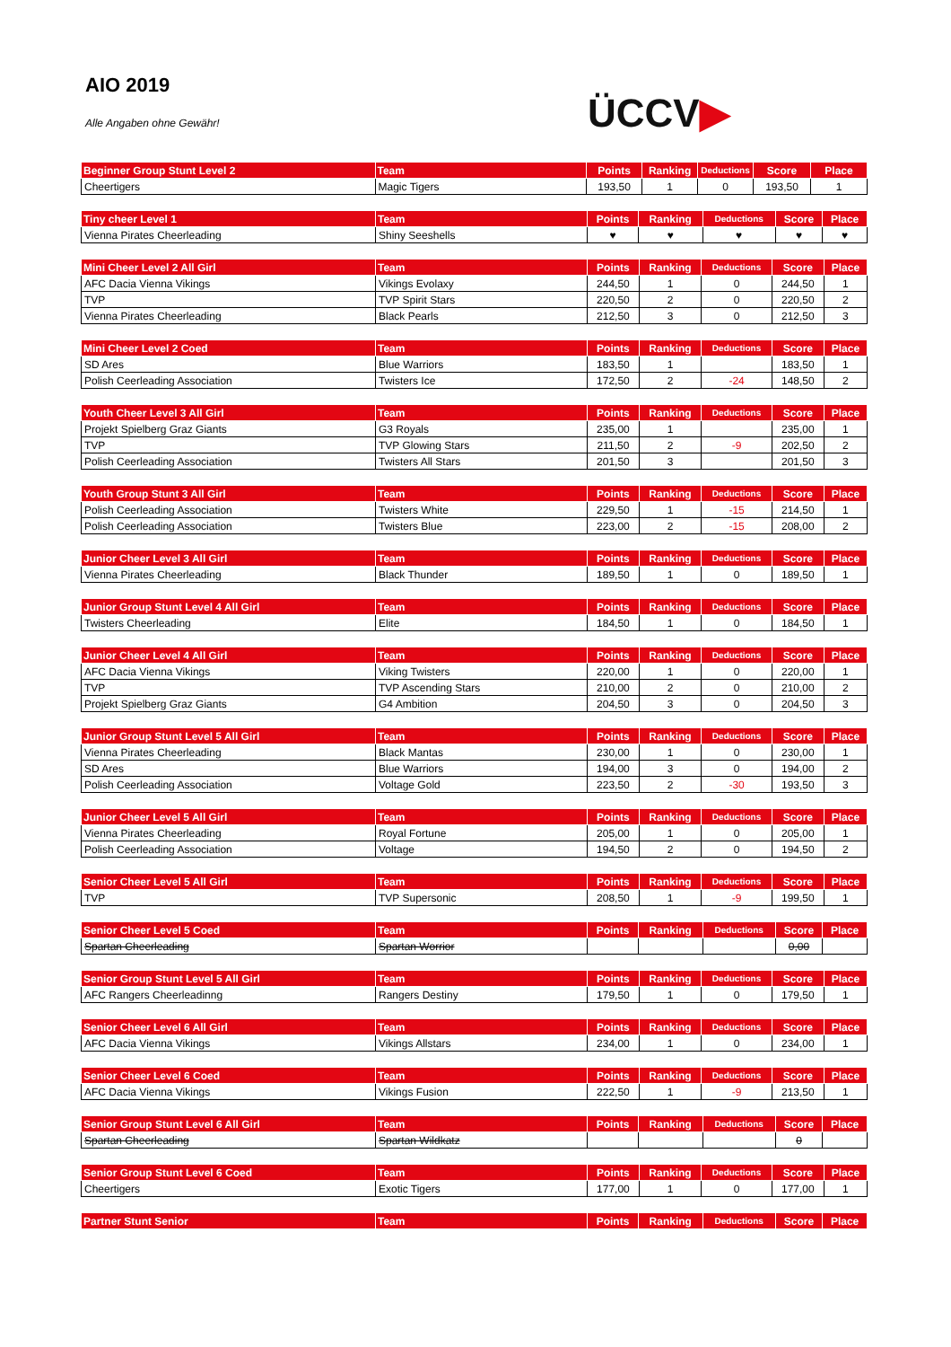AIO 2019
Alle Angaben ohne Gewähr! ÜCCV▶
| Beginner Group Stunt Level 2 | Team | Points | Ranking | Deductions | Score | Place |
| --- | --- | --- | --- | --- | --- | --- |
| Cheertigers | Magic Tigers | 193,50 | 1 | 0 | 193,50 | 1 |
| Tiny cheer Level 1 | Team | Points | Ranking | Deductions | Score | Place |
| --- | --- | --- | --- | --- | --- | --- |
| Vienna Pirates Cheerleading | Shiny Seeshells | ♥ | ♥ | ♥ | ♥ | ♥ |
| Mini Cheer Level 2 All Girl | Team | Points | Ranking | Deductions | Score | Place |
| --- | --- | --- | --- | --- | --- | --- |
| AFC Dacia Vienna Vikings | Vikings Evolaxy | 244,50 | 1 | 0 | 244,50 | 1 |
| TVP | TVP Spirit Stars | 220,50 | 2 | 0 | 220,50 | 2 |
| Vienna Pirates Cheerleading | Black Pearls | 212,50 | 3 | 0 | 212,50 | 3 |
| Mini Cheer Level 2 Coed | Team | Points | Ranking | Deductions | Score | Place |
| --- | --- | --- | --- | --- | --- | --- |
| SD Ares | Blue Warriors | 183,50 | 1 | | 183,50 | 1 |
| Polish Ceerleading Association | Twisters Ice | 172,50 | 2 | -24 | 148,50 | 2 |
| Youth Cheer Level 3 All Girl | Team | Points | Ranking | Deductions | Score | Place |
| --- | --- | --- | --- | --- | --- | --- |
| Projekt Spielberg Graz Giants | G3 Royals | 235,00 | 1 | | 235,00 | 1 |
| TVP | TVP Glowing Stars | 211,50 | 2 | -9 | 202,50 | 2 |
| Polish Ceerleading Association | Twisters All Stars | 201,50 | 3 | | 201,50 | 3 |
| Youth Group Stunt 3 All Girl | Team | Points | Ranking | Deductions | Score | Place |
| --- | --- | --- | --- | --- | --- | --- |
| Polish Ceerleading Association | Twisters White | 229,50 | 1 | -15 | 214,50 | 1 |
| Polish Ceerleading Association | Twisters Blue | 223,00 | 2 | -15 | 208,00 | 2 |
| Junior Cheer Level 3 All Girl | Team | Points | Ranking | Deductions | Score | Place |
| --- | --- | --- | --- | --- | --- | --- |
| Vienna Pirates Cheerleading | Black Thunder | 189,50 | 1 | 0 | 189,50 | 1 |
| Junior Group Stunt Level 4 All Girl | Team | Points | Ranking | Deductions | Score | Place |
| --- | --- | --- | --- | --- | --- | --- |
| Twisters Cheerleading | Elite | 184,50 | 1 | 0 | 184,50 | 1 |
| Junior Cheer Level 4 All Girl | Team | Points | Ranking | Deductions | Score | Place |
| --- | --- | --- | --- | --- | --- | --- |
| AFC Dacia Vienna Vikings | Viking Twisters | 220,00 | 1 | 0 | 220,00 | 1 |
| TVP | TVP Ascending Stars | 210,00 | 2 | 0 | 210,00 | 2 |
| Projekt Spielberg Graz Giants | G4 Ambition | 204,50 | 3 | 0 | 204,50 | 3 |
| Junior Group Stunt Level 5 All Girl | Team | Points | Ranking | Deductions | Score | Place |
| --- | --- | --- | --- | --- | --- | --- |
| Vienna Pirates Cheerleading | Black Mantas | 230,00 | 1 | 0 | 230,00 | 1 |
| SD Ares | Blue Warriors | 194,00 | 3 | 0 | 194,00 | 2 |
| Polish Ceerleading Association | Voltage Gold | 223,50 | 2 | -30 | 193,50 | 3 |
| Junior Cheer Level 5 All Girl | Team | Points | Ranking | Deductions | Score | Place |
| --- | --- | --- | --- | --- | --- | --- |
| Vienna Pirates Cheerleading | Royal Fortune | 205,00 | 1 | 0 | 205,00 | 1 |
| Polish Ceerleading Association | Voltage | 194,50 | 2 | 0 | 194,50 | 2 |
| Senior Cheer Level 5 All Girl | Team | Points | Ranking | Deductions | Score | Place |
| --- | --- | --- | --- | --- | --- | --- |
| TVP | TVP Supersonic | 208,50 | 1 | -9 | 199,50 | 1 |
| Senior Cheer Level 5 Coed | Team | Points | Ranking | Deductions | Score | Place |
| --- | --- | --- | --- | --- | --- | --- |
| Spartan Cheerleading | Spartan Worrior | | | | 0,00 | |
| Senior Group Stunt Level 5 All Girl | Team | Points | Ranking | Deductions | Score | Place |
| --- | --- | --- | --- | --- | --- | --- |
| AFC Rangers Cheerleadinng | Rangers Destiny | 179,50 | 1 | 0 | 179,50 | 1 |
| Senior Cheer Level 6 All Girl | Team | Points | Ranking | Deductions | Score | Place |
| --- | --- | --- | --- | --- | --- | --- |
| AFC Dacia Vienna Vikings | Vikings Allstars | 234,00 | 1 | 0 | 234,00 | 1 |
| Senior Cheer Level 6 Coed | Team | Points | Ranking | Deductions | Score | Place |
| --- | --- | --- | --- | --- | --- | --- |
| AFC Dacia Vienna Vikings | Vikings Fusion | 222,50 | 1 | -9 | 213,50 | 1 |
| Senior Group Stunt Level 6 All Girl | Team | Points | Ranking | Deductions | Score | Place |
| --- | --- | --- | --- | --- | --- | --- |
| Spartan Cheerleading | Spartan Wildkatz | | | | 0 | |
| Senior Group Stunt Level 6 Coed | Team | Points | Ranking | Deductions | Score | Place |
| --- | --- | --- | --- | --- | --- | --- |
| Cheertigers | Exotic Tigers | 177,00 | 1 | 0 | 177,00 | 1 |
| Partner Stunt Senior | Team | Points | Ranking | Deductions | Score | Place |
| --- | --- | --- | --- | --- | --- | --- |